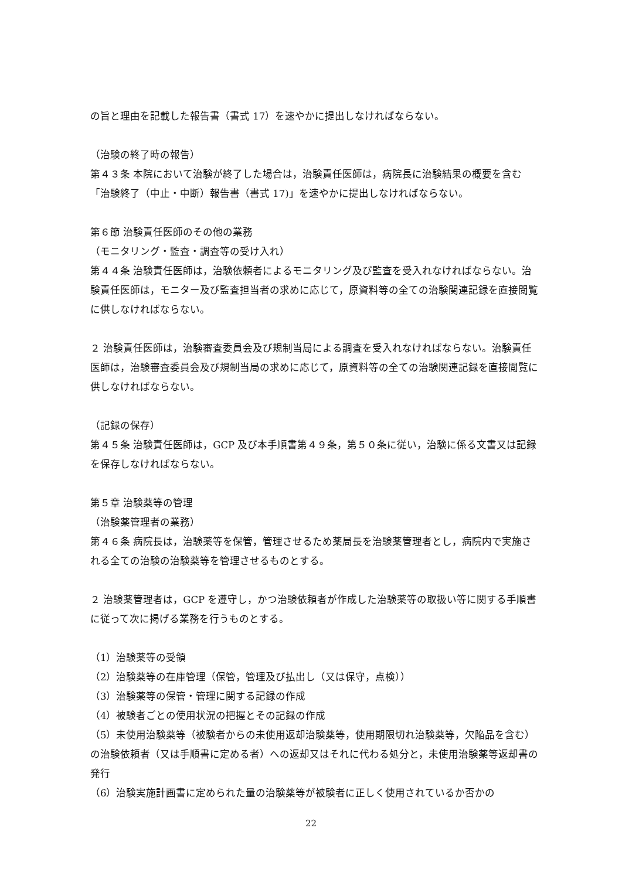の旨と理由を記載した報告書（書式 17）を速やかに提出しなければならない。
（治験の終了時の報告）
第４３条 本院において治験が終了した場合は，治験責任医師は，病院長に治験結果の概要を含む「治験終了（中止・中断）報告書（書式 17)」を速やかに提出しなければならない。
第６節 治験責任医師のその他の業務
（モニタリング・監査・調査等の受け入れ）
第４４条 治験責任医師は，治験依頼者によるモニタリング及び監査を受入れなければならない。治験責任医師は，モニター及び監査担当者の求めに応じて，原資料等の全ての治験関連記録を直接閲覧に供しなければならない。
２ 治験責任医師は，治験審査委員会及び規制当局による調査を受入れなければならない。治験責任医師は，治験審査委員会及び規制当局の求めに応じて，原資料等の全ての治験関連記録を直接閲覧に供しなければならない。
（記録の保存）
第４５条 治験責任医師は，GCP 及び本手順書第４９条，第５０条に従い，治験に係る文書又は記録を保存しなければならない。
第５章 治験薬等の管理
（治験薬管理者の業務）
第４６条 病院長は，治験薬等を保管，管理させるため薬局長を治験薬管理者とし，病院内で実施される全ての治験の治験薬等を管理させるものとする。
２ 治験薬管理者は，GCP を遵守し，かつ治験依頼者が作成した治験薬等の取扱い等に関する手順書に従って次に掲げる業務を行うものとする。
（1）治験薬等の受領
（2）治験薬等の在庫管理（保管，管理及び払出し（又は保守，点検））
（3）治験薬等の保管・管理に関する記録の作成
（4）被験者ごとの使用状況の把握とその記録の作成
（5）未使用治験薬等（被験者からの未使用返却治験薬等，使用期限切れ治験薬等，欠陥品を含む）の治験依頼者（又は手順書に定める者）への返却又はそれに代わる処分と，未使用治験薬等返却書の発行
（6）治験実施計画書に定められた量の治験薬等が被験者に正しく使用されているか否かの
22